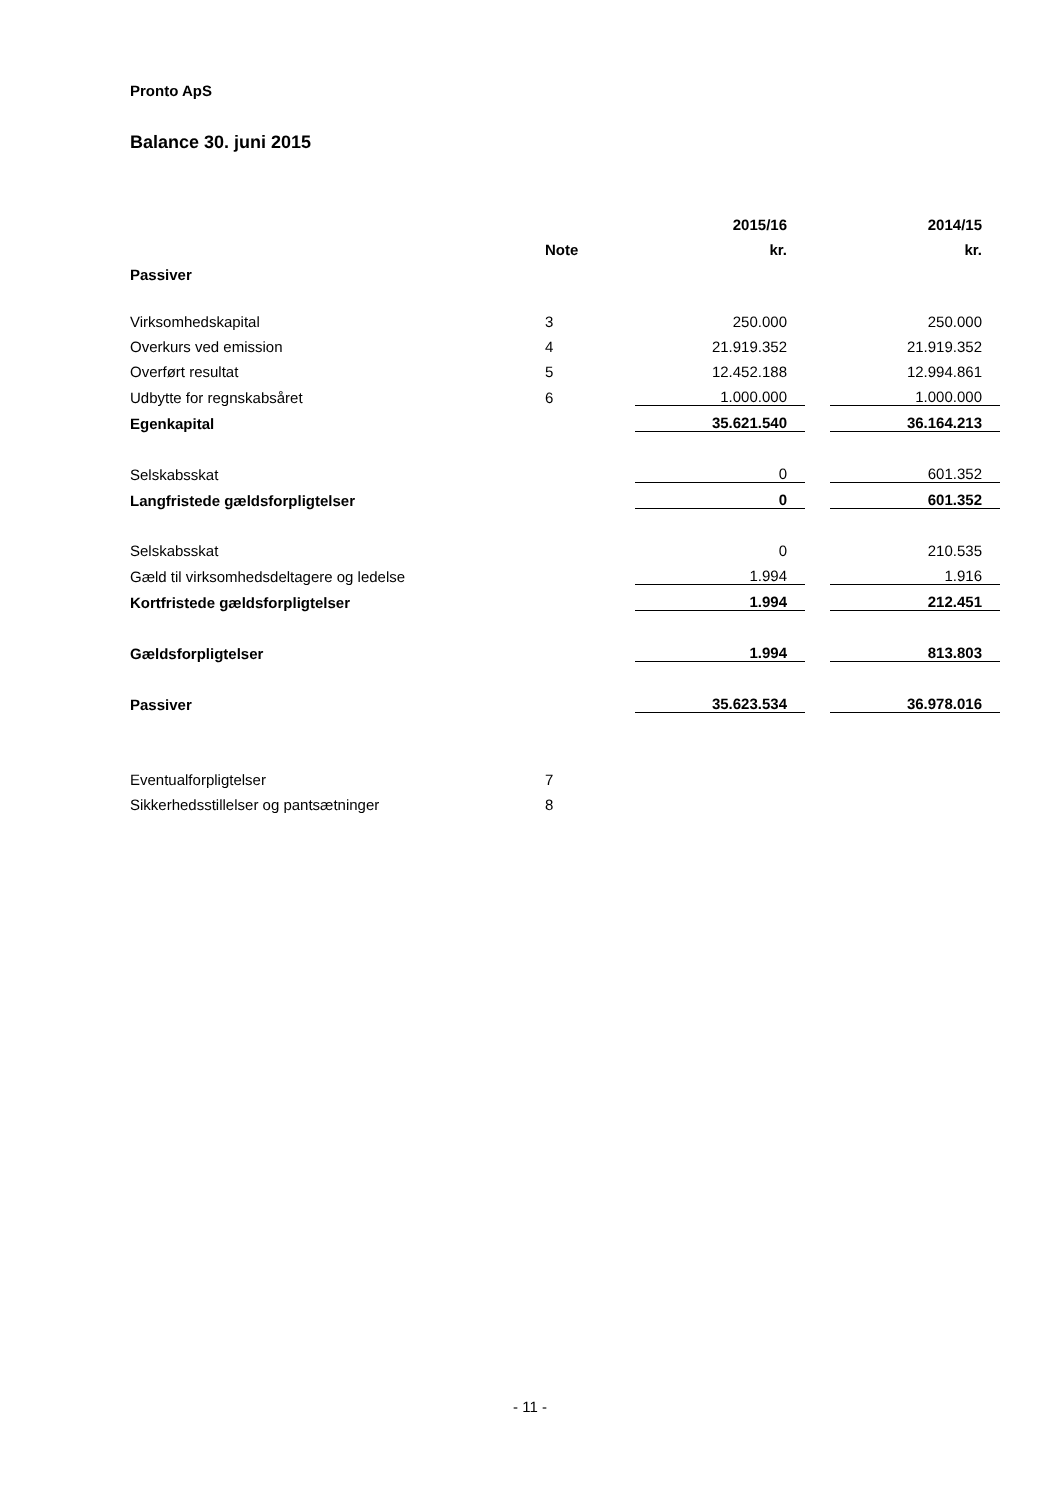Pronto ApS
Balance 30. juni 2015
| | | 2015/16 | | 2014/15 |
| | Note | kr. | | kr. |
| Passiver | | | | |
| Virksomhedskapital | 3 | 250.000 | | 250.000 |
| Overkurs ved emission | 4 | 21.919.352 | | 21.919.352 |
| Overført resultat | 5 | 12.452.188 | | 12.994.861 |
| Udbytte for regnskabsåret | 6 | 1.000.000 | | 1.000.000 |
| Egenkapital | | 35.621.540 | | 36.164.213 |
| Selskabsskat | | 0 | | 601.352 |
| Langfristede gældsforpligtelser | | 0 | | 601.352 |
| Selskabsskat | | 0 | | 210.535 |
| Gæld til virksomhedsdeltagere og ledelse | | 1.994 | | 1.916 |
| Kortfristede gældsforpligtelser | | 1.994 | | 212.451 |
| Gældsforpligtelser | | 1.994 | | 813.803 |
| Passiver | | 35.623.534 | | 36.978.016 |
| Eventualforpligtelser | 7 | | | |
| Sikkerhedsstillelser og pantsætninger | 8 | | | |
- 11 -